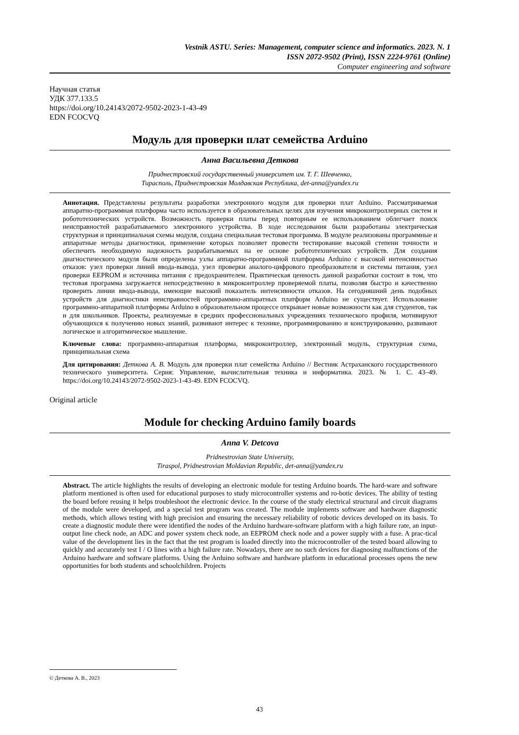Vestnik ASTU. Series: Management, computer science and informatics. 2023. N. 1
ISSN 2072-9502 (Print), ISSN 2224-9761 (Online)
Computer engineering and software
Научная статья
УДК 377.133.5
https://doi.org/10.24143/2072-9502-2023-1-43-49
EDN FCOCVQ
Модуль для проверки плат семейства Arduino
Анна Васильевна Деткова
Приднестровский государственный университет им. Т. Г. Шевченко,
Тирасполь, Приднестровская Молдавская Республика, det-anna@yandex.ru
Аннотация. Представлены результаты разработки электронного модуля для проверки плат Arduino. Рассматриваемая аппаратно-программная платформа часто используется в образовательных целях для изучения микроконтроллерных систем и робототехнических устройств. Возможность проверки платы перед повторным ее использованием облегчает поиск неисправностей разрабатываемого электронного устройства. В ходе исследования были разработаны электрическая структурная и принципиальная схемы модуля, создана специальная тестовая программа. В модуле реализованы программные и аппаратные методы диагностики, применение которых позволяет провести тестирование высокой степени точности и обеспечить необходимую надежность разрабатываемых на ее основе робототехнических устройств. Для создания диагностического модуля были определены узлы аппаратно-программной платформы Arduino с высокой интенсивностью отказов: узел проверки линий ввода-вывода, узел проверки аналого-цифрового преобразователя и системы питания, узел проверки EEPROM и источника питания с предохранителем. Практическая ценность данной разработки состоит в том, что тестовая программа загружается непосредственно в микроконтроллер проверяемой платы, позволяя быстро и качественно проверить линии ввода-вывода, имеющие высокий показатель интенсивности отказов. На сегодняшний день подобных устройств для диагностики неисправностей программно-аппаратных платформ Arduino не существует. Использование программно-аппаратной платформы Arduino в образовательном процессе открывает новые возможности как для студентов, так и для школьников. Проекты, реализуемые в средних профессиональных учреждениях технического профиля, мотивируют обучающихся к получению новых знаний, развивают интерес к технике, программированию и конструированию, развивают логическое и алгоритмическое мышление.
Ключевые слова: программно-аппаратная платформа, микроконтроллер, электронный модуль, структурная схема, принципиальная схема
Для цитирования: Деткова А. В. Модуль для проверки плат семейства Arduino // Вестник Астраханского государственного технического университета. Серия: Управление, вычислительная техника и информатика. 2023. № 1. С. 43–49. https://doi.org/10.24143/2072-9502-2023-1-43-49. EDN FCOCVQ.
Original article
Module for checking Arduino family boards
Anna V. Detcova
Pridnestrovian State University,
Tiraspol, Pridnestrovian Moldavian Republic, det-anna@yandex.ru
Abstract. The article highlights the results of developing an electronic module for testing Arduino boards. The hard-ware and software platform mentioned is often used for educational purposes to study microcontroller systems and ro-botic devices. The ability of testing the board before reusing it helps troubleshoot the electronic device. In the course of the study electrical structural and circuit diagrams of the module were developed, and a special test program was created. The module implements software and hardware diagnostic methods, which allows testing with high precision and ensuring the necessary reliability of robotic devices developed on its basis. To create a diagnostic module there were identified the nodes of the Arduino hardware-software platform with a high failure rate, an input-output line check node, an ADC and power system check node, an EEPROM check node and a power supply with a fuse. A prac-tical value of the development lies in the fact that the test program is loaded directly into the microcontroller of the tested board allowing to quickly and accurately test I / O lines with a high failure rate. Nowadays, there are no such devices for diagnosing malfunctions of the Arduino hardware and software platforms. Using the Arduino software and hardware platform in educational processes opens the new opportunities for both students and schoolchildren. Projects
© Деткова А. В., 2023
43